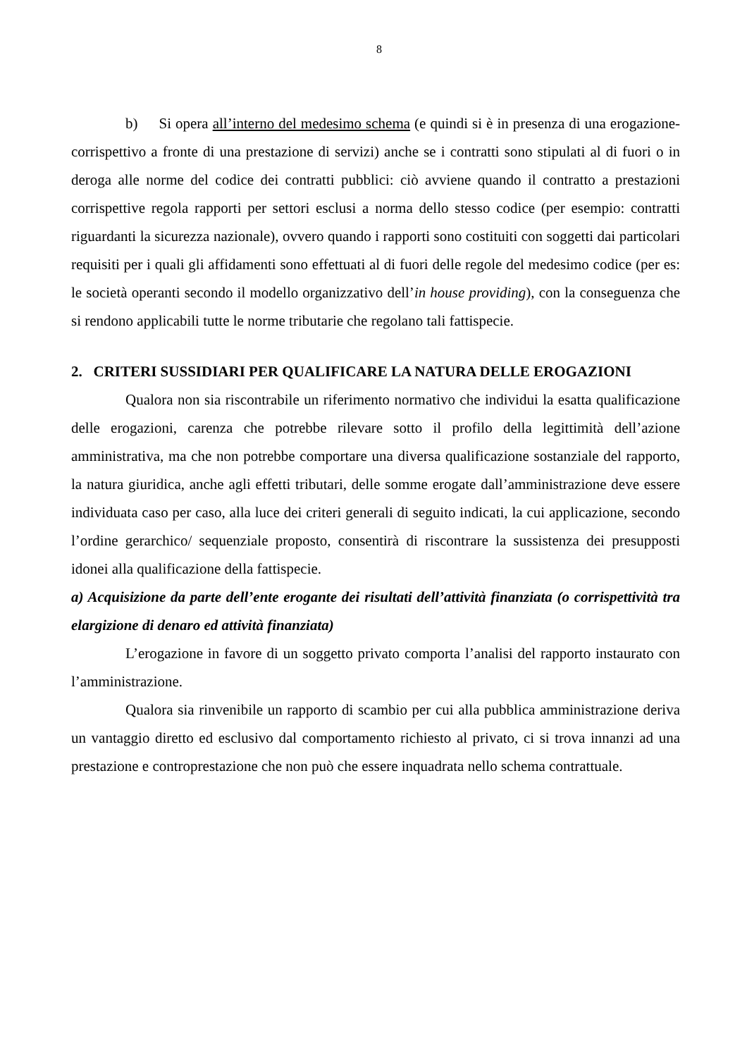8
b) Si opera all’interno del medesimo schema (e quindi si è in presenza di una erogazione-corrispettivo a fronte di una prestazione di servizi) anche se i contratti sono stipulati al di fuori o in deroga alle norme del codice dei contratti pubblici: ciò avviene quando il contratto a prestazioni corrispettive regola rapporti per settori esclusi a norma dello stesso codice (per esempio: contratti riguardanti la sicurezza nazionale), ovvero quando i rapporti sono costituiti con soggetti dai particolari requisiti per i quali gli affidamenti sono effettuati al di fuori delle regole del medesimo codice (per es: le società operanti secondo il modello organizzativo dell’in house providing), con la conseguenza che si rendono applicabili tutte le norme tributarie che regolano tali fattispecie.
2. CRITERI SUSSIDIARI PER QUALIFICARE LA NATURA DELLE EROGAZIONI
Qualora non sia riscontrabile un riferimento normativo che individui la esatta qualificazione delle erogazioni, carenza che potrebbe rilevare sotto il profilo della legittimità dell’azione amministrativa, ma che non potrebbe comportare una diversa qualificazione sostanziale del rapporto, la natura giuridica, anche agli effetti tributari, delle somme erogate dall’amministrazione deve essere individuata caso per caso, alla luce dei criteri generali di seguito indicati, la cui applicazione, secondo l’ordine gerarchico/ sequenziale proposto, consentirà di riscontrare la sussistenza dei presupposti idonei alla qualificazione della fattispecie.
a) Acquisizione da parte dell’ente erogante dei risultati dell’attività finanziata (o corrispettività tra elargizione di denaro ed attività finanziata)
L’erogazione in favore di un soggetto privato comporta l’analisi del rapporto instaurato con l’amministrazione.
Qualora sia rinvenibile un rapporto di scambio per cui alla pubblica amministrazione deriva un vantaggio diretto ed esclusivo dal comportamento richiesto al privato, ci si trova innanzi ad una prestazione e controprestazione che non può che essere inquadrata nello schema contrattuale.